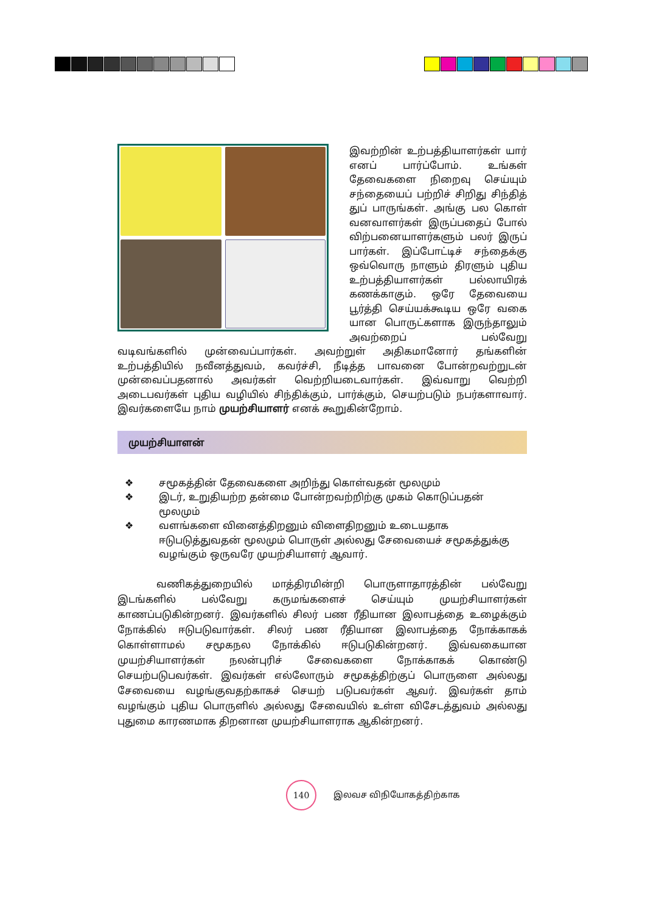இவற்றின் உற்பத்தியாளர்கள் யார் எனப் பார்ப்போம். உங்கள் தேவைகளை நிறைவு செய்யும் சந்தையைப் பற்றிச் சிறிது சிந்தித் துப் பாருங்கள். அங்கு பல கொள் வனவாளர்கள் இருப்பதைப் போல் விற்பனையாளர்களும் பலர் இருப் பார்கள். இப்போட்டிச் சந்தைக்கு ஒவ்வொரு நாளும் திரளும் புதிய உற்பத்தியாளர்கள் பல்லாயிரக் கணக்காகும். ஒரே தேவையை பூர்த்தி செய்யக்கூடிய ஒரே வகை யான பொருட்களாக இருந்தாலும் அவற்றைப் பல்வேறு வடிவங்களில் முன்வைப்பார்கள். அவற்றுள் அதிகமானோர் தங்களின் உற்பத்தியில் நவீனத்துவம், கவர்ச்சி, நீடித்த பாவனை போன்றவற்றுடன் முன்வைப்பதனால் அவர்கள் வெற்றியடைவார்கள். இவ்வாறு வெற்றி அடைபவர்கள் புதிய வழியில் சிந்திக்கும், பார்க்கும், செயற்படும் நபர்களாவார். இவர்களையே நாம் முயற்சியாளர் எனக் கூறுகின்றோம்.
முயற்சியாளன்
❖ சமூகத்தின் தேவைகளை அறிந்து கொள்வதன் மூலமும்
❖ இடர், உறுதியற்ற தன்மை போன்றவற்றிற்கு முகம் கொடுப்பதன் மூலமும்
❖ வளங்களை வினைத்திறனும் விளைதிறனும் உடையதாக ஈடுபடுத்துவதன் மூலமும் பொருள் அல்லது சேவையைச் சமூகத்துக்கு வழங்கும் ஒருவரே முயற்சியாளர் ஆவார்.
வணிகத்துறையில் மாத்திரமின்றி பொருளாதாரத்தின் பல்வேறு இடங்களில் பல்வேறு கருமங்களைச் செய்யும் முயற்சியாளர்கள் காணப்படுகின்றனர். இவர்களில் சிலர் பண ரீதியான இலாபத்தை உழைக்கும் நோக்கில் ஈடுபடுவார்கள். சிலர் பண ரீதியான இலாபத்தை நோக்காகக் கொள்ளாமல் சமூகநல நோக்கில் ஈடுபடுகின்றனர். இவ்வகையான முயற்சியாளர்கள் நலன்புரிச் சேவைகளை நோக்காகக் கொண்டு செயற்படுபவர்கள். இவர்கள் எல்லோரும் சமூகத்திற்குப் பொருளை அல்லது சேவையை வழங்குவதற்காகச் செயற் படுபவர்கள் ஆவர். இவர்கள் தாம் வழங்கும் புதிய பொருளில் அல்லது சேவையில் உள்ள விசேடத்துவம் அல்லது புதுமை காரணமாக திறனான முயற்சியாளராக ஆகின்றனர்.
140
இலவச விநியோகத்திற்காக